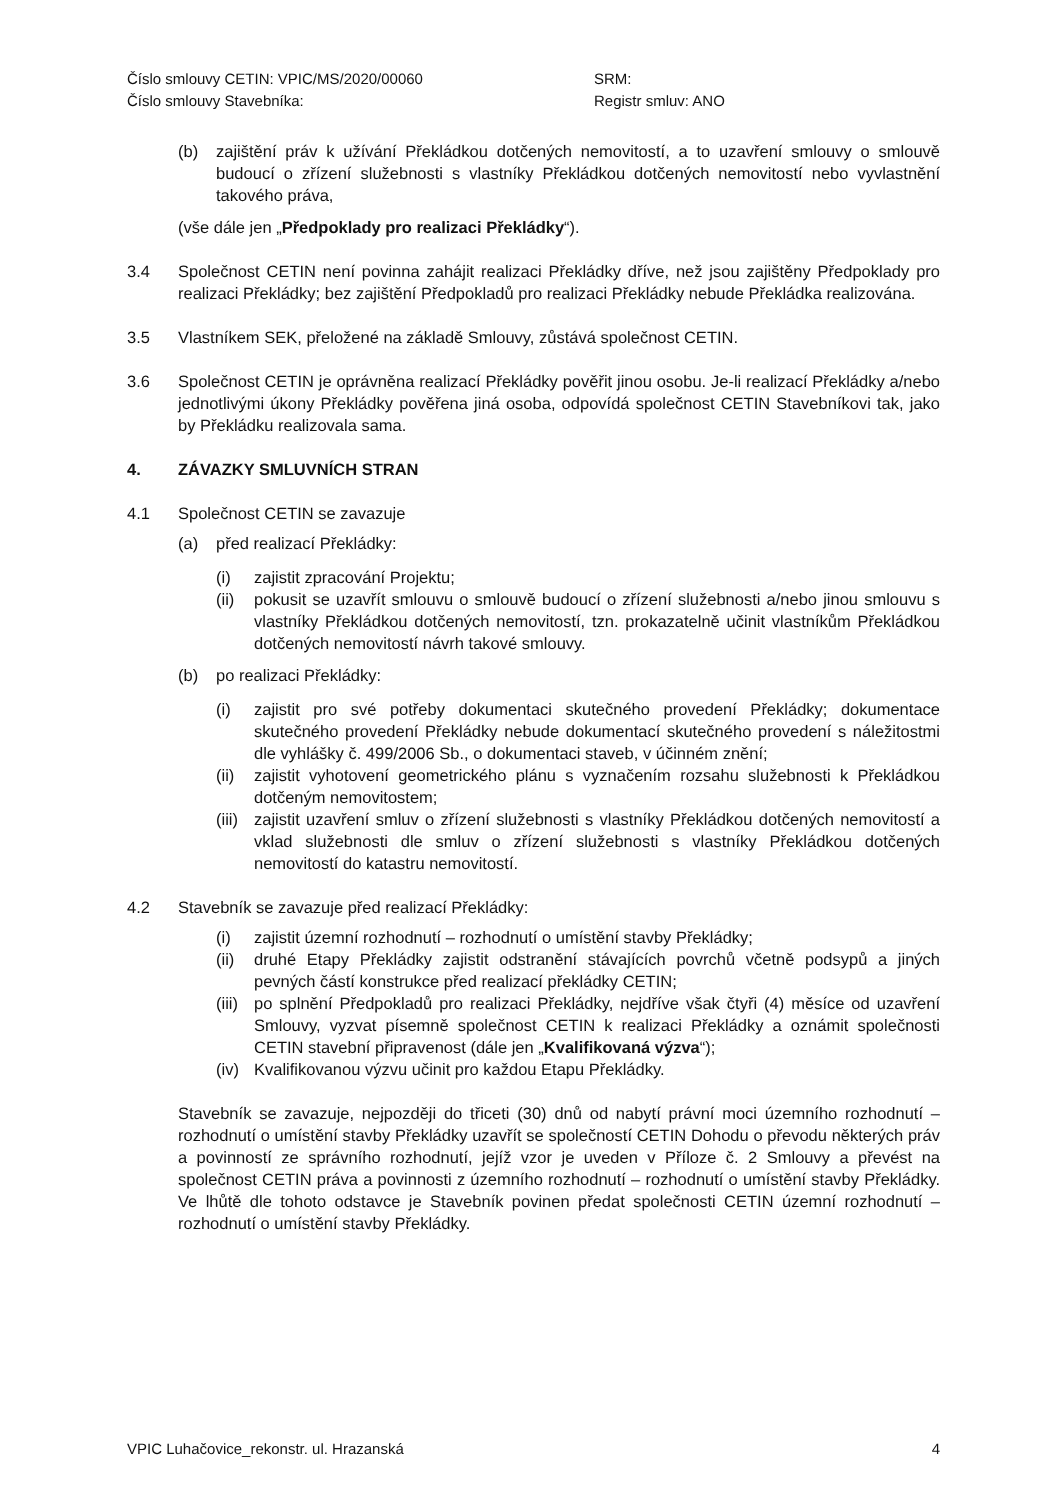Číslo smlouvy CETIN: VPIC/MS/2020/00060 SRM:
Číslo smlouvy Stavebníka: Registr smluv: ANO
(b) zajištění práv k užívání Překládkou dotčených nemovitostí, a to uzavření smlouvy o smlouvě budoucí o zřízení služebnosti s vlastníky Překládkou dotčených nemovitostí nebo vyvlastnění takového práva,
(vše dále jen „Předpoklady pro realizaci Překládky“).
3.4 Společnost CETIN není povinna zahájit realizaci Překládky dříve, než jsou zajištěny Předpoklady pro realizaci Překládky; bez zajištění Předpokladů pro realizaci Překládky nebude Překládka realizována.
3.5 Vlastníkem SEK, přeložené na základě Smlouvy, zůstává společnost CETIN.
3.6 Společnost CETIN je oprávněna realizací Překládky pověřit jinou osobu. Je-li realizací Překládky a/nebo jednotlivými úkony Překládky pověřena jiná osoba, odpovídá společnost CETIN Stavebníkovi tak, jako by Překládku realizovala sama.
4. ZÁVAZKY SMLUVNÍCH STRAN
4.1 Společnost CETIN se zavazuje
(a) před realizací Překládky:
(i) zajistit zpracování Projektu;
(ii)
pokusit se uzavřít smlouvu o smlouvě budoucí o zřízení služebnosti a/nebo jinou smlouvu s vlastníky Překládkou dotčených nemovitostí, tzn. prokazatelně učinit vlastníkům Překládkou dotčených nemovitostí návrh takové smlouvy.
(b) po realizaci Překládky:
(i) zajistit pro své potřeby dokumentaci skutečného provedení Překládky; dokumentace skutečného provedení Překládky nebude dokumentací skutečného provedení s náležitostmi dle vyhlášky č. 499/2006 Sb., o dokumentaci staveb, v účinném znění;
(ii)
zajistit vyhotovení geometrického plánu s vyznačením rozsahu služebnosti k Překládkou dotčeným nemovitostem;
(iii)
zajistit uzavření smluv o zřízení služebnosti s vlastníky Překládkou dotčených nemovitostí a vklad služebnosti dle smluv o zřízení služebnosti s vlastníky Překládkou dotčených nemovitostí do katastru nemovitostí.
4.2 Stavebník se zavazuje před realizací Překládky:
(i) zajistit územní rozhodnutí – rozhodnutí o umístění stavby Překládky;
(ii)
druhé Etapy Překládky zajistit odstranění stávajících povrchů včetně podsypů a jiných pevných částí konstrukce před realizací překládky CETIN;
(iii)
po splnění Předpokladů pro realizaci Překládky, nejdříve však čtyři (4) měsíce od uzavření Smlouvy, vyzvat písemně společnost CETIN k realizaci Překládky a oznámit společnosti CETIN stavební připravenost (dále jen „Kvalifikovaná výzva“);
(iv)
Kvalifikovanou výzvu učinit pro každou Etapu Překládky.
Stavebník se zavazuje, nejpozději do třiceti (30) dnů od nabytí právní moci územního rozhodnutí – rozhodnutí o umístění stavby Překládky uzavřít se společností CETIN Dohodu o převodu některých práv a povinností ze správního rozhodnutí, jejíž vzor je uveden v Příloze č. 2 Smlouvy a převést na společnost CETIN práva a povinnosti z územního rozhodnutí – rozhodnutí o umístění stavby Překládky. Ve lhůtě dle tohoto odstavce je Stavebník povinen předat společnosti CETIN územní rozhodnutí – rozhodnutí o umístění stavby Překládky.
VPIC Luhačovice_rekonstr. ul. Hrazanská 4